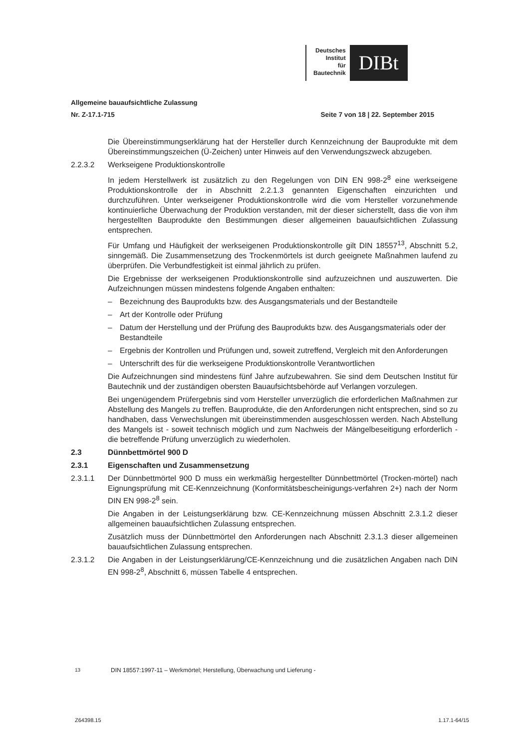Deutsches
Institut
für
Bautechnik
DIBt
Allgemeine bauaufsichtliche Zulassung
Nr. Z-17.1-715 Seite 7 von 18 | 22. September 2015
Die Übereinstimmungserklärung hat der Hersteller durch Kennzeichnung der Bauprodukte mit dem Übereinstimmungszeichen (Ü-Zeichen) unter Hinweis auf den Verwendungszweck abzugeben.
2.2.3.2 Werkseigene Produktionskontrolle
In jedem Herstellwerk ist zusätzlich zu den Regelungen von DIN EN 998-2<sup>8</sup> eine werkseigene Produktionskontrolle der in Abschnitt 2.2.1.3 genannten Eigenschaften einzurichten und durchzuführen. Unter werkseigener Produktionskontrolle wird die vom Hersteller vorzunehmende kontinuierliche Überwachung der Produktion verstanden, mit der dieser sicherstellt, dass die von ihm hergestellten Bauprodukte den Bestimmungen dieser allgemeinen bauaufsichtlichen Zulassung entsprechen.
Für Umfang und Häufigkeit der werkseigenen Produktionskontrolle gilt DIN 18557<sup>13</sup>, Abschnitt 5.2, sinngemäß. Die Zusammensetzung des Trockenmörtels ist durch geeignete Maßnahmen laufend zu überprüfen. Die Verbundfestigkeit ist einmal jährlich zu prüfen.
Die Ergebnisse der werkseigenen Produktionskontrolle sind aufzuzeichnen und auszuwerten. Die Aufzeichnungen müssen mindestens folgende Angaben enthalten:
– Bezeichnung des Bauprodukts bzw. des Ausgangsmaterials und der Bestandteile
– Art der Kontrolle oder Prüfung
– Datum der Herstellung und der Prüfung des Bauprodukts bzw. des Ausgangsmaterials oder der Bestandteile
– Ergebnis der Kontrollen und Prüfungen und, soweit zutreffend, Vergleich mit den Anforderungen
– Unterschrift des für die werkseigene Produktionskontrolle Verantwortlichen
Die Aufzeichnungen sind mindestens fünf Jahre aufzubewahren. Sie sind dem Deutschen Institut für Bautechnik und der zuständigen obersten Bauaufsichtsbehörde auf Verlangen vorzulegen.
Bei ungenügendem Prüfergebnis sind vom Hersteller unverzüglich die erforderlichen Maßnahmen zur Abstellung des Mangels zu treffen. Bauprodukte, die den Anforderungen nicht entsprechen, sind so zu handhaben, dass Verwechslungen mit übereinstimmenden ausgeschlossen werden. Nach Abstellung des Mangels ist - soweit technisch möglich und zum Nachweis der Mängelbeseitigung erforderlich - die betreffende Prüfung unverzüglich zu wiederholen.
2.3 Dünnbettmörtel 900 D
2.3.1 Eigenschaften und Zusammensetzung
2.3.1.1 Der Dünnbettmörtel 900 D muss ein werkmäßig hergestellter Dünnbettmörtel (Trocken-mörtel) nach Eignungsprüfung mit CE-Kennzeichnung (Konformitätsbescheinigungs-verfahren 2+) nach der Norm DIN EN 998-2<sup>8</sup> sein.
Die Angaben in der Leistungserklärung bzw. CE-Kennzeichnung müssen Abschnitt 2.3.1.2 dieser allgemeinen bauaufsichtlichen Zulassung entsprechen.
Zusätzlich muss der Dünnbettmörtel den Anforderungen nach Abschnitt 2.3.1.3 dieser allgemeinen bauaufsichtlichen Zulassung entsprechen.
2.3.1.2 Die Angaben in der Leistungserklärung/CE-Kennzeichnung und die zusätzlichen Angaben nach DIN EN 998-2<sup>8</sup>, Abschnitt 6, müssen Tabelle 4 entsprechen.
<sup>13</sup> DIN 18557:1997-11 – Werkmörtel; Herstellung, Überwachung und Lieferung -
Z64398.15 1.17.1-64/15